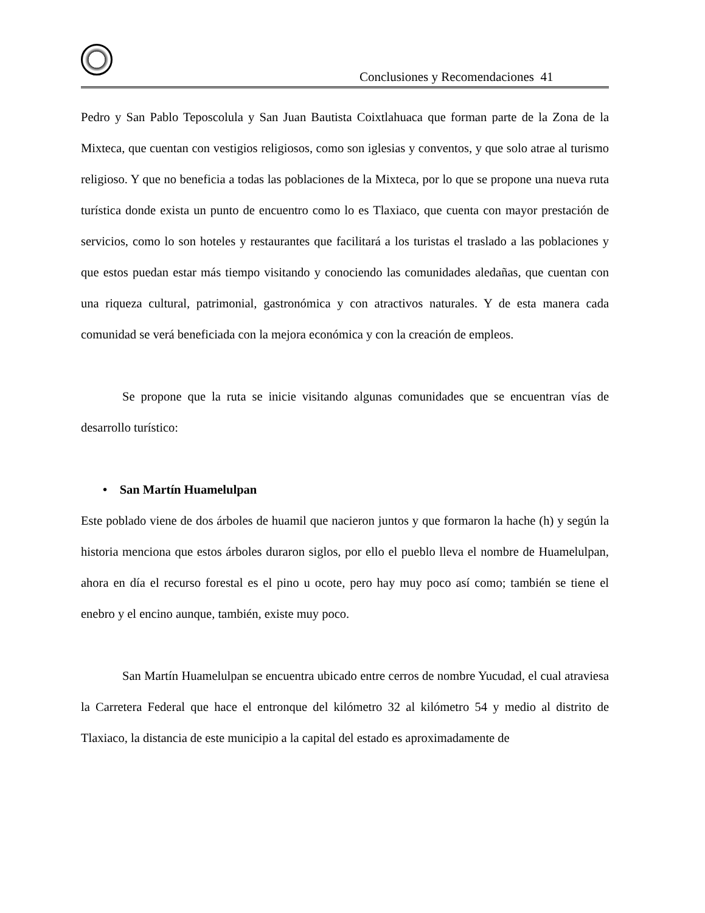Conclusiones y Recomendaciones 41
Pedro y San Pablo Teposcolula y San Juan Bautista Coixtlahuaca que forman parte de la Zona de la Mixteca, que cuentan con vestigios religiosos, como son iglesias y conventos, y que solo atrae al turismo religioso. Y que no beneficia a todas las poblaciones de la Mixteca, por lo que se propone una nueva ruta turística donde exista un punto de encuentro como lo es Tlaxiaco, que cuenta con mayor prestación de servicios, como lo son hoteles y restaurantes que facilitará a los turistas el traslado a las poblaciones y que estos puedan estar más tiempo visitando y conociendo las comunidades aledañas, que cuentan con una riqueza cultural, patrimonial, gastronómica y con atractivos naturales. Y de esta manera cada comunidad se verá beneficiada con la mejora económica y con la creación de empleos.
Se propone que la ruta se inicie visitando algunas comunidades que se encuentran vías de desarrollo turístico:
• San Martín Huamelulpan
Este poblado viene de dos árboles de huamil que nacieron juntos y que formaron la hache (h) y según la historia menciona que estos árboles duraron siglos, por ello el pueblo lleva el nombre de Huamelulpan, ahora en día el recurso forestal es el pino u ocote, pero hay muy poco así como; también se tiene el enebro y el encino aunque, también, existe muy poco.
San Martín Huamelulpan se encuentra ubicado entre cerros de nombre Yucudad, el cual atraviesa la Carretera Federal que hace el entronque del kilómetro 32 al kilómetro 54 y medio al distrito de Tlaxiaco, la distancia de este municipio a la capital del estado es aproximadamente de